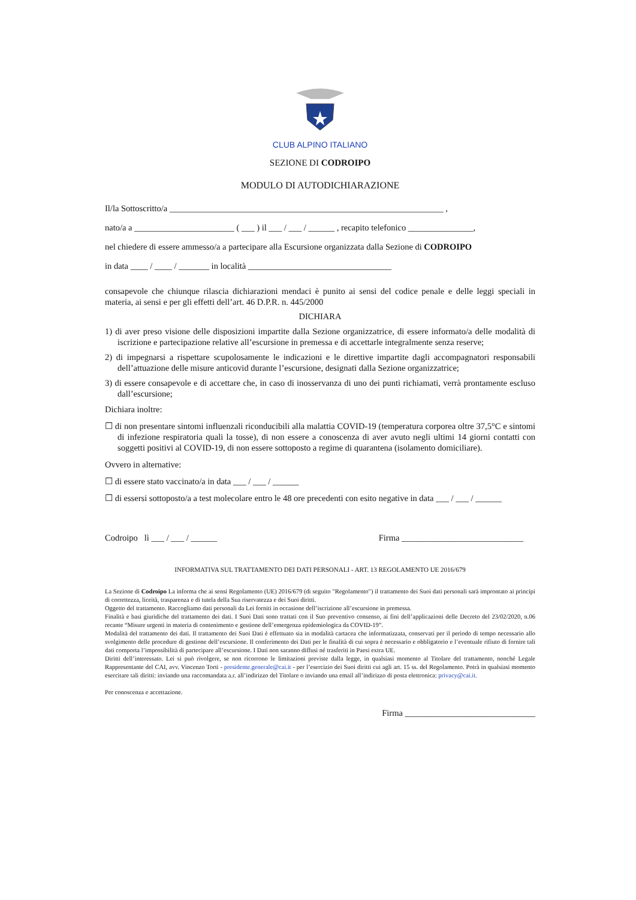CLUB ALPINO ITALIANO
SEZIONE DI CODROIPO
MODULO DI AUTODICHIARAZIONE
Il/la Sottoscritto/a _______________________________________________________________ ,
nato/a a _______________________ ( ___ ) il ___ / ___ / ______ , recapito telefonico _______________,
nel chiedere di essere ammesso/a a partecipare alla Escursione organizzata dalla Sezione di CODROIPO
in data ____ / ____ / _______ in località _________________________________
consapevole che chiunque rilascia dichiarazioni mendaci è punito ai sensi del codice penale e delle leggi speciali in materia, ai sensi e per gli effetti dell’art. 46 D.P.R. n. 445/2000
DICHIARA
1) di aver preso visione delle disposizioni impartite dalla Sezione organizzatrice, di essere informato/a delle modalità di iscrizione e partecipazione relative all’escursione in premessa e di accettarle integralmente senza reserve;
2) di impegnarsi a rispettare scupolosamente le indicazioni e le direttive impartite dagli accompagnatori responsabili dell’attuazione delle misure anticovid durante l’escursione, designati dalla Sezione organizzatrice;
3) di essere consapevole e di accettare che, in caso di inosservanza di uno dei punti richiamati, verrà prontamente escluso dall’escursione;
Dichiara inoltre:
☐ di non presentare sintomi influenzali riconducibili alla malattia COVID-19 (temperatura corporea oltre 37,5°C e sintomi di infezione respiratoria quali la tosse), di non essere a conoscenza di aver avuto negli ultimi 14 giorni contatti con soggetti positivi al COVID-19, di non essere sottoposto a regime di quarantena (isolamento domiciliare).
Ovvero in alternative:
☐ di essere stato vaccinato/a in data ___ / ___ / ______
☐ di essersi sottoposto/a a test molecolare entro le 48 ore precedenti con esito negative in data ___ / ___ / ______
Codroipo lì ___ / ___ / ______ Firma ____________________________
INFORMATIVA SUL TRATTAMENTO DEI DATI PERSONALI - ART. 13 REGOLAMENTO UE 2016/679
La Sezione di Codroipo La informa che ai sensi Regolamento (UE) 2016/679 (di seguito "Regolamento") il trattamento dei Suoi dati personali sarà improntato ai principi di correttezza, liceità, trasparenza e di tutela della Sua riservatezza e dei Suoi diritti.
Oggetto del trattamento. Raccogliamo dati personali da Lei forniti in occasione dell’iscrizione all’escursione in premessa.
Finalità e basi giuridiche del trattamento dei dati. I Suoi Dati sono trattati con il Suo preventivo consenso, ai fini dell’applicazioni delle Decreto del 23/02/2020, n.06 recante “Misure urgenti in materia di contenimento e gestione dell’emergenza epidemiologica da COVID-19”.
Modalità del trattamento dei dati. Il trattamento dei Suoi Dati è effettuato sia in modalità cartacea che informatizzata, conservati per il periodo di tempo necessario allo svolgimento delle procedure di gestione dell’escursione. Il conferimento dei Dati per le finalità di cui sopra è necessario e obbligatorio e l’eventuale rifiuto di fornire tali dati comporta l’impossibilità di partecipare all’escursione. I Dati non saranno diffusi né trasferiti in Paesi extra UE.
Diritti dell’interessato. Lei si può rivolgere, se non ricorrono le limitazioni previste dalla legge, in qualsiasi momento al Titolare del trattamento, nonché Legale Rappresentante del CAI, avv. Vincenzo Torti - presidente.generale@cai.it - per l’esercizio dei Suoi diritti cui agli art. 15 ss. del Regolamento. Potrà in qualsiasi momento esercitare tali diritti: inviando una raccomandata a.r. all’indirizzo del Titolare o inviando una email all’indirizzo di posta elettronica: privacy@cai.it.
Per conoscenza e accettazione.
Firma ______________________________